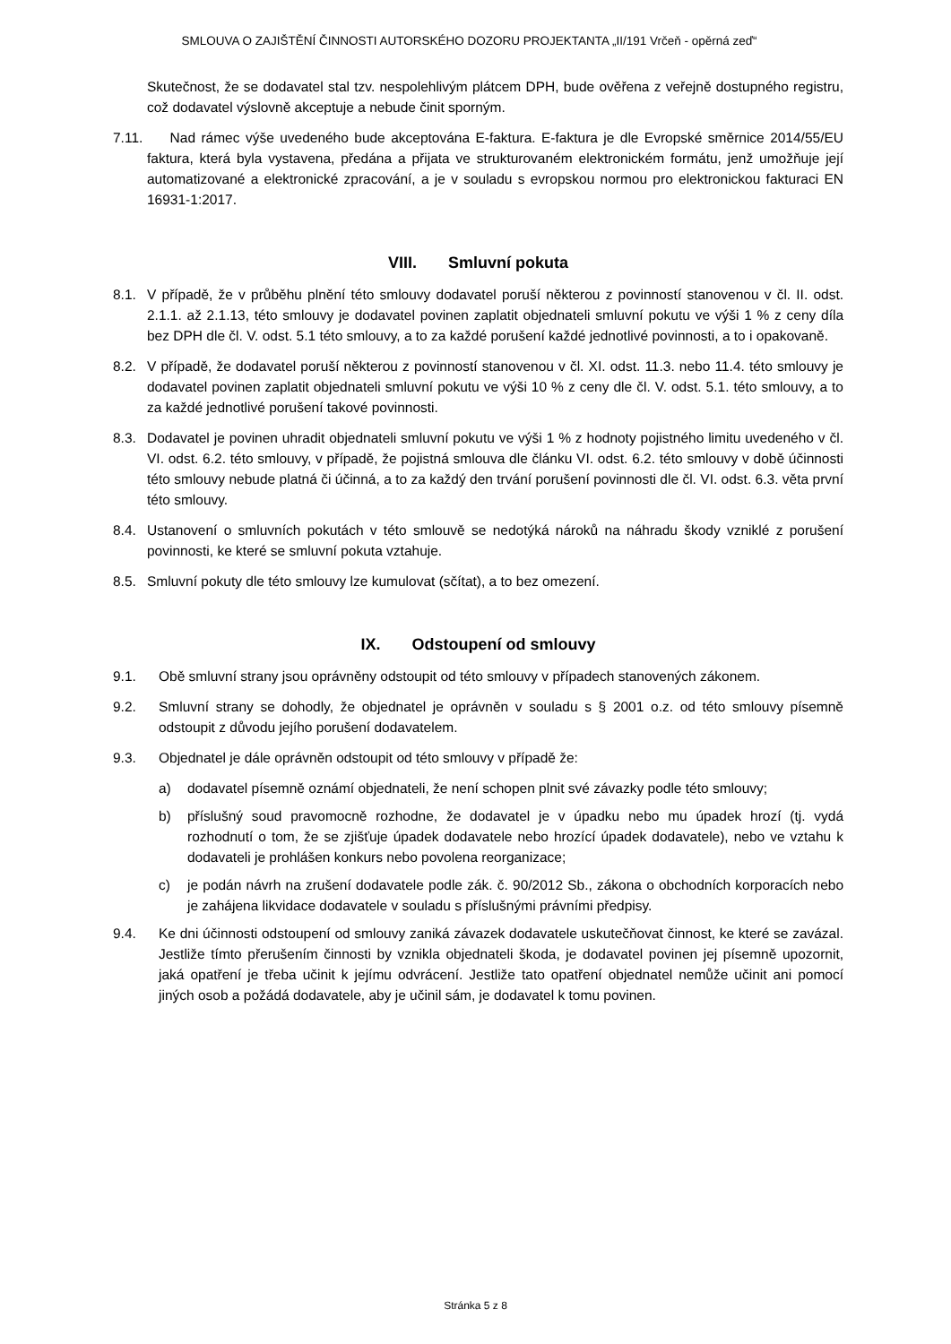SMLOUVA O ZAJIŠTĚNÍ ČINNOSTI AUTORSKÉHO DOZORU PROJEKTANTA „II/191 Vrčeň - opěrná zeď“
Skutečnost, že se dodavatel stal tzv. nespolehlivým plátcem DPH, bude ověřena z veřejně dostupného registru, což dodavatel výslovně akceptuje a nebude činit sporným.
7.11.
Nad rámec výše uvedeného bude akceptována E-faktura. E-faktura je dle Evropské směrnice 2014/55/EU faktura, která byla vystavena, předána a přijata ve strukturovaném elektronickém formátu, jenž umožňuje její automatizované a elektronické zpracování, a je v souladu s evropskou normou pro elektronickou fakturaci EN 16931-1:2017.
VIII. Smluvní pokuta
8.1. V případě, že v průběhu plnění této smlouvy dodavatel poruší některou z povinností stanovenou v čl. II. odst. 2.1.1. až 2.1.13, této smlouvy je dodavatel povinen zaplatit objednateli smluvní pokutu ve výši 1 % z ceny díla bez DPH dle čl. V. odst. 5.1 této smlouvy, a to za každé porušení každé jednotlivé povinnosti, a to i opakovaně.
8.2. V případě, že dodavatel poruší některou z povinností stanovenou v čl. XI. odst. 11.3. nebo 11.4. této smlouvy je dodavatel povinen zaplatit objednateli smluvní pokutu ve výši 10 % z ceny dle čl. V. odst. 5.1. této smlouvy, a to za každé jednotlivé porušení takové povinnosti.
8.3. Dodavatel je povinen uhradit objednateli smluvní pokutu ve výši 1 % z hodnoty pojistného limitu uvedeného v čl. VI. odst. 6.2. této smlouvy, v případě, že pojistná smlouva dle článku VI. odst. 6.2. této smlouvy v době účinnosti této smlouvy nebude platná či účinná, a to za každý den trvání porušení povinnosti dle čl. VI. odst. 6.3. věta první této smlouvy.
8.4. Ustanovení o smluvních pokutách v této smlouvě se nedotýká nároků na náhradu škody vzniklé z porušení povinnosti, ke které se smluvní pokuta vztahuje.
8.5. Smluvní pokuty dle této smlouvy lze kumulovat (sčítat), a to bez omezení.
IX. Odstoupení od smlouvy
9.1. Obě smluvní strany jsou oprávněny odstoupit od této smlouvy v případech stanovených zákonem.
9.2. Smluvní strany se dohodly, že objednatel je oprávněn v souladu s § 2001 o.z. od této smlouvy písemně odstoupit z důvodu jejího porušení dodavatelem.
9.3. Objednatel je dále oprávněn odstoupit od této smlouvy v případě že:
a) dodavatel písemně oznámí objednateli, že není schopen plnit své závazky podle této smlouvy;
b) příslušný soud pravomocně rozhodne, že dodavatel je v úpadku nebo mu úpadek hrozí (tj. vydá rozhodnutí o tom, že se zjišťuje úpadek dodavatele nebo hrozící úpadek dodavatele), nebo ve vztahu k dodavateli je prohlášen konkurs nebo povolena reorganizace;
c) je podán návrh na zrušení dodavatele podle zák. č. 90/2012 Sb., zákona o obchodních korporacích nebo je zahájena likvidace dodavatele v souladu s příslušnými právními předpisy.
9.4. Ke dni účinnosti odstoupení od smlouvy zaniká závazek dodavatele uskutečňovat činnost, ke které se zavázal. Jestliže tímto přerušením činnosti by vznikla objednateli škoda, je dodavatel povinen jej písemně upozornit, jaká opatření je třeba učinit k jejímu odvrácení. Jestliže tato opatření objednatel nemůže učinit ani pomocí jiných osob a požádá dodavatele, aby je učinil sám, je dodavatel k tomu povinen.
Stránka 5 z 8